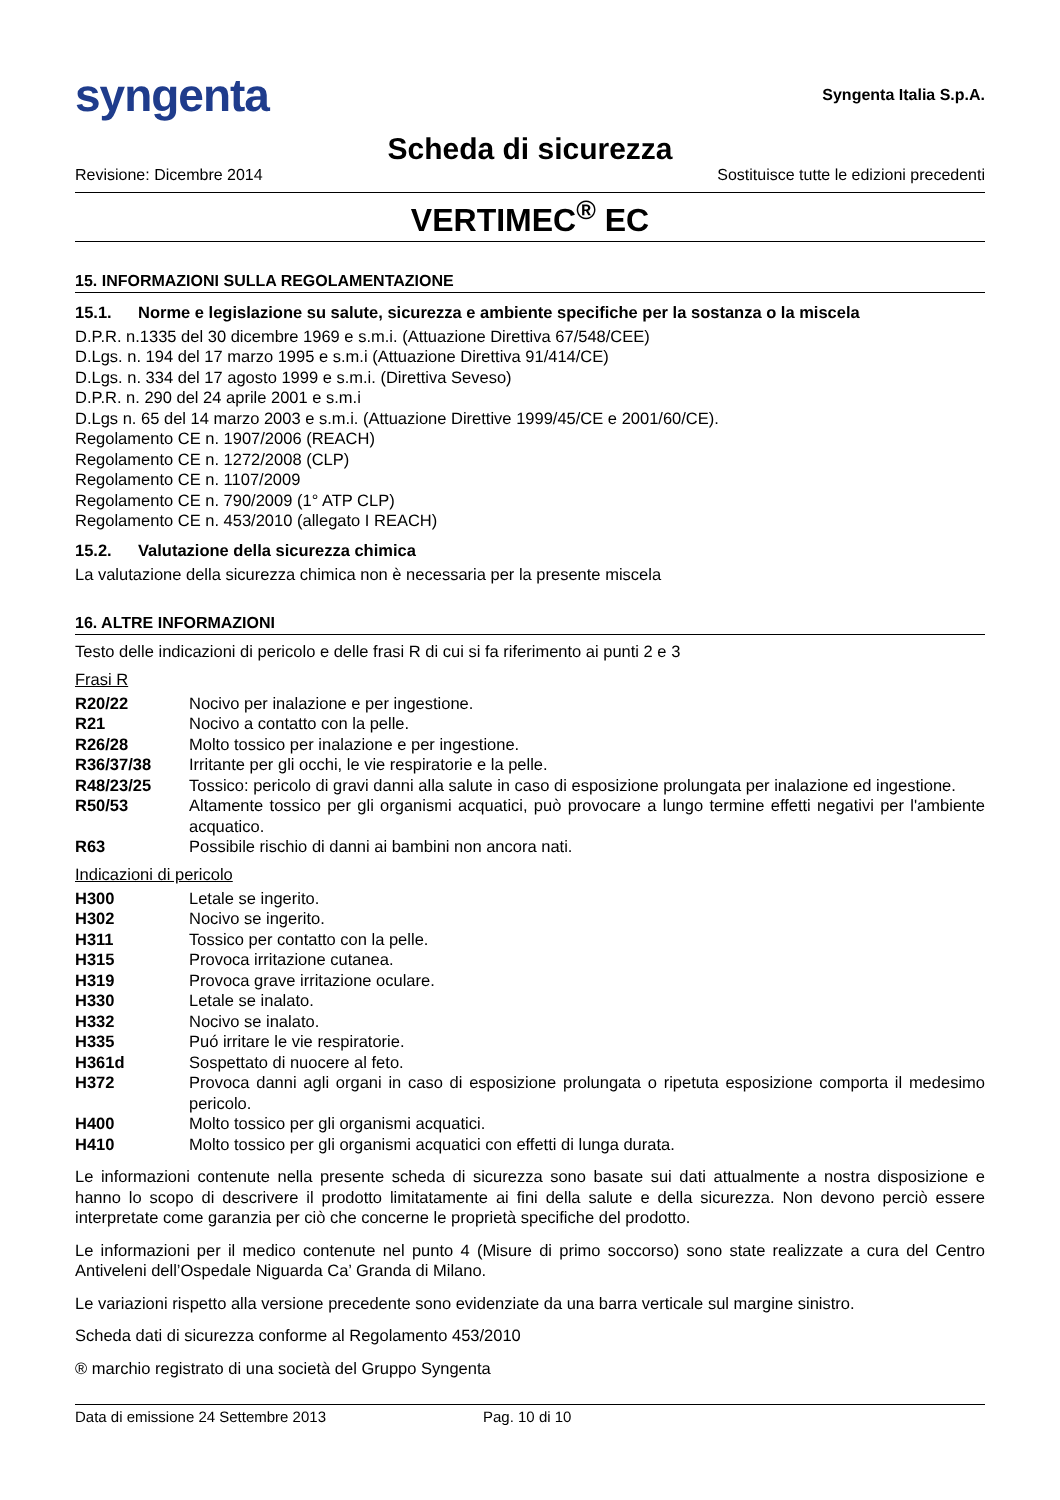syngenta
Syngenta Italia S.p.A.
Scheda di sicurezza
Revisione: Dicembre 2014 Sostituisce tutte le edizioni precedenti
VERTIMEC<sup>®</sup> EC
15. INFORMAZIONI SULLA REGOLAMENTAZIONE
15.1. Norme e legislazione su salute, sicurezza e ambiente specifiche per la sostanza o la miscela
D.P.R. n.1335 del 30 dicembre 1969 e s.m.i. (Attuazione Direttiva 67/548/CEE)
D.Lgs. n. 194 del 17 marzo 1995 e s.m.i (Attuazione Direttiva 91/414/CE)
D.Lgs. n. 334 del 17 agosto 1999 e s.m.i. (Direttiva Seveso)
D.P.R. n. 290 del 24 aprile 2001 e s.m.i
D.Lgs n. 65 del 14 marzo 2003 e s.m.i. (Attuazione Direttive 1999/45/CE e 2001/60/CE).
Regolamento CE n. 1907/2006 (REACH)
Regolamento CE n. 1272/2008 (CLP)
Regolamento CE n. 1107/2009
Regolamento CE n. 790/2009 (1° ATP CLP)
Regolamento CE n. 453/2010 (allegato I REACH)
15.2. Valutazione della sicurezza chimica
La valutazione della sicurezza chimica non è necessaria per la presente miscela
16. ALTRE INFORMAZIONI
Testo delle indicazioni di pericolo e delle frasi R di cui si fa riferimento ai punti 2 e 3
Frasi R
| R20/22 | Nocivo per inalazione e per ingestione. |
| R21 | Nocivo a contatto con la pelle. |
| R26/28 | Molto tossico per inalazione e per ingestione. |
| R36/37/38 | Irritante per gli occhi, le vie respiratorie e la pelle. |
| R48/23/25 | Tossico: pericolo di gravi danni alla salute in caso di esposizione prolungata per inalazione ed ingestione. |
| R50/53 | Altamente tossico per gli organismi acquatici, può provocare a lungo termine effetti negativi per l'ambiente acquatico. |
| R63 | Possibile rischio di danni ai bambini non ancora nati. |
Indicazioni di pericolo
| H300 | Letale se ingerito. |
| H302 | Nocivo se ingerito. |
| H311 | Tossico per contatto con la pelle. |
| H315 | Provoca irritazione cutanea. |
| H319 | Provoca grave irritazione oculare. |
| H330 | Letale se inalato. |
| H332 | Nocivo se inalato. |
| H335 | Puó irritare le vie respiratorie. |
| H361d | Sospettato di nuocere al feto. |
| H372 | Provoca danni agli organi in caso di esposizione prolungata o ripetuta esposizione comporta il medesimo pericolo. |
| H400 | Molto tossico per gli organismi acquatici. |
| H410 | Molto tossico per gli organismi acquatici con effetti di lunga durata. |
Le informazioni contenute nella presente scheda di sicurezza sono basate sui dati attualmente a nostra disposizione e hanno lo scopo di descrivere il prodotto limitatamente ai fini della salute e della sicurezza. Non devono perciò essere interpretate come garanzia per ciò che concerne le proprietà specifiche del prodotto.
Le informazioni per il medico contenute nel punto 4 (Misure di primo soccorso) sono state realizzate a cura del Centro Antiveleni dell’Ospedale Niguarda Ca’ Granda di Milano.
Le variazioni rispetto alla versione precedente sono evidenziate da una barra verticale sul margine sinistro.
Scheda dati di sicurezza conforme al Regolamento 453/2010
® marchio registrato di una società del Gruppo Syngenta
Data di emissione 24 Settembre 2013 Pag. 10 di 10